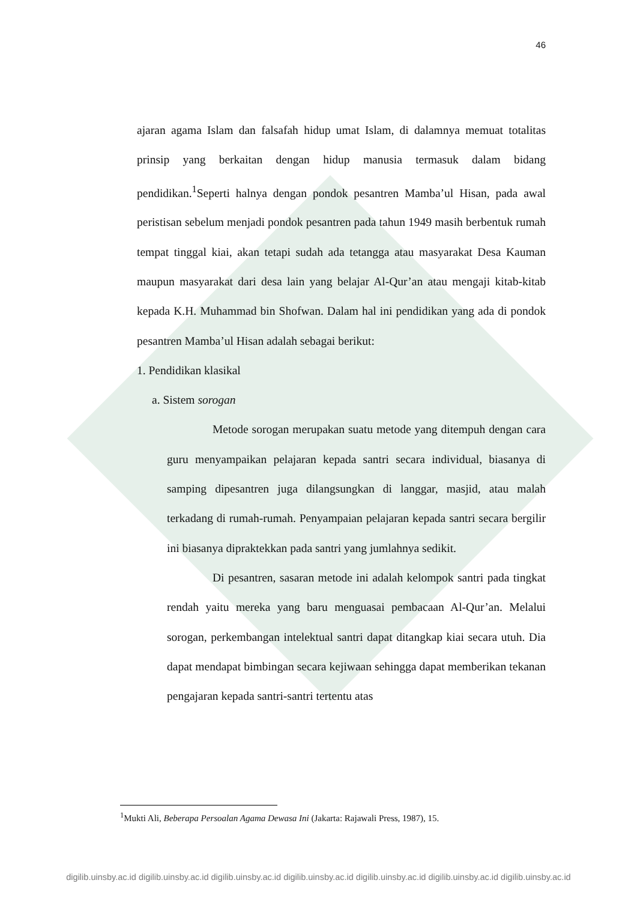46
ajaran agama Islam dan falsafah hidup umat Islam, di dalamnya memuat totalitas prinsip yang berkaitan dengan hidup manusia termasuk dalam bidang pendidikan.<sup>1</sup>Seperti halnya dengan pondok pesantren Mamba’ul Hisan, pada awal peristisan sebelum menjadi pondok pesantren pada tahun 1949 masih berbentuk rumah tempat tinggal kiai, akan tetapi sudah ada tetangga atau masyarakat Desa Kauman maupun masyarakat dari desa lain yang belajar Al-Qur’an atau mengaji kitab-kitab kepada K.H. Muhammad bin Shofwan. Dalam hal ini pendidikan yang ada di pondok pesantren Mamba’ul Hisan adalah sebagai berikut:
1. Pendidikan klasikal
a. Sistem sorogan
Metode sorogan merupakan suatu metode yang ditempuh dengan cara guru menyampaikan pelajaran kepada santri secara individual, biasanya di samping dipesantren juga dilangsungkan di langgar, masjid, atau malah terkadang di rumah-rumah. Penyampaian pelajaran kepada santri secara bergilir ini biasanya dipraktekkan pada santri yang jumlahnya sedikit.
Di pesantren, sasaran metode ini adalah kelompok santri pada tingkat rendah yaitu mereka yang baru menguasai pembacaan Al-Qur’an. Melalui sorogan, perkembangan intelektual santri dapat ditangkap kiai secara utuh. Dia dapat mendapat bimbingan secara kejiwaan sehingga dapat memberikan tekanan pengajaran kepada santri-santri tertentu atas
<sup>1</sup> Mukti Ali, Beberapa Persoalan Agama Dewasa Ini (Jakarta: Rajawali Press, 1987), 15.
digilib.uinsby.ac.id digilib.uinsby.ac.id digilib.uinsby.ac.id digilib.uinsby.ac.id digilib.uinsby.ac.id digilib.uinsby.ac.id digilib.uinsby.ac.id